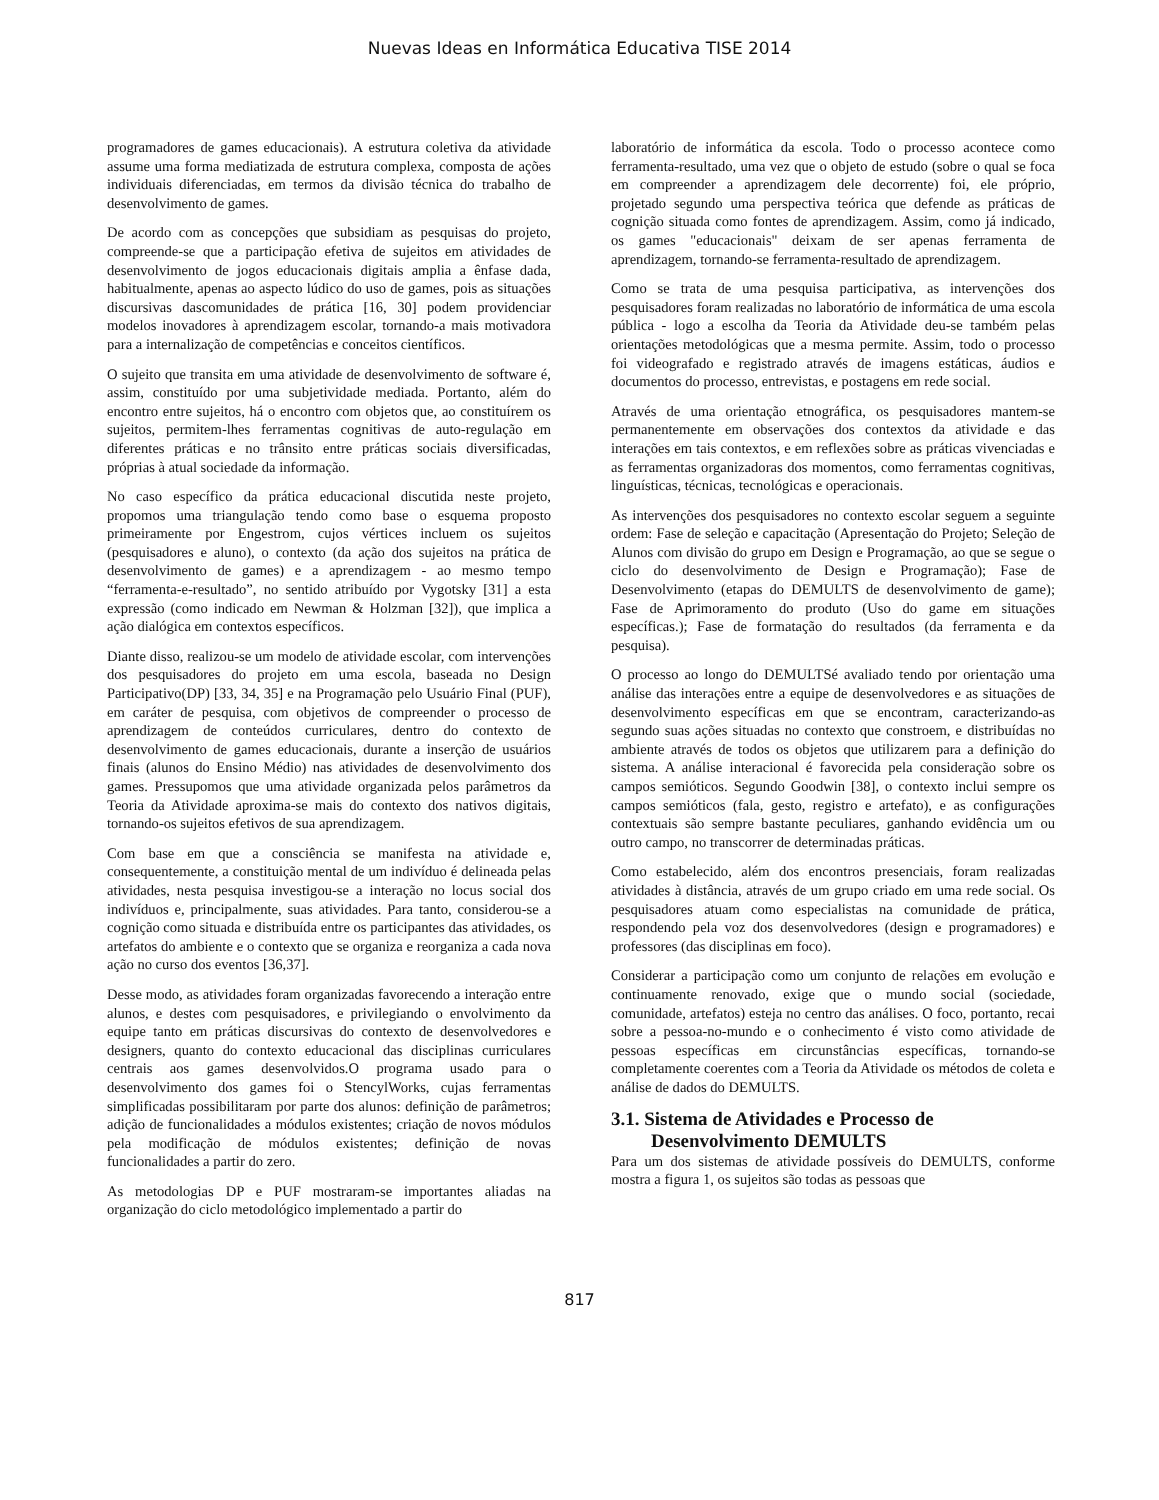Nuevas Ideas en Informática Educativa TISE 2014
programadores de games educacionais). A estrutura coletiva da atividade assume uma forma mediatizada de estrutura complexa, composta de ações individuais diferenciadas, em termos da divisão técnica do trabalho de desenvolvimento de games.
De acordo com as concepções que subsidiam as pesquisas do projeto, compreende-se que a participação efetiva de sujeitos em atividades de desenvolvimento de jogos educacionais digitais amplia a ênfase dada, habitualmente, apenas ao aspecto lúdico do uso de games, pois as situações discursivas dascomunidades de prática [16, 30] podem providenciar modelos inovadores à aprendizagem escolar, tornando-a mais motivadora para a internalização de competências e conceitos científicos.
O sujeito que transita em uma atividade de desenvolvimento de software é, assim, constituído por uma subjetividade mediada. Portanto, além do encontro entre sujeitos, há o encontro com objetos que, ao constituírem os sujeitos, permitem-lhes ferramentas cognitivas de auto-regulação em diferentes práticas e no trânsito entre práticas sociais diversificadas, próprias à atual sociedade da informação.
No caso específico da prática educacional discutida neste projeto, propomos uma triangulação tendo como base o esquema proposto primeiramente por Engestrom, cujos vértices incluem os sujeitos (pesquisadores e aluno), o contexto (da ação dos sujeitos na prática de desenvolvimento de games) e a aprendizagem - ao mesmo tempo “ferramenta-e-resultado”, no sentido atribuído por Vygotsky [31] a esta expressão (como indicado em Newman & Holzman [32]), que implica a ação dialógica em contextos específicos.
Diante disso, realizou-se um modelo de atividade escolar, com intervenções dos pesquisadores do projeto em uma escola, baseada no Design Participativo(DP) [33, 34, 35] e na Programação pelo Usuário Final (PUF), em caráter de pesquisa, com objetivos de compreender o processo de aprendizagem de conteúdos curriculares, dentro do contexto de desenvolvimento de games educacionais, durante a inserção de usuários finais (alunos do Ensino Médio) nas atividades de desenvolvimento dos games. Pressupomos que uma atividade organizada pelos parâmetros da Teoria da Atividade aproxima-se mais do contexto dos nativos digitais, tornando-os sujeitos efetivos de sua aprendizagem.
Com base em que a consciência se manifesta na atividade e, consequentemente, a constituição mental de um indivíduo é delineada pelas atividades, nesta pesquisa investigou-se a interação no locus social dos indivíduos e, principalmente, suas atividades. Para tanto, considerou-se a cognição como situada e distribuída entre os participantes das atividades, os artefatos do ambiente e o contexto que se organiza e reorganiza a cada nova ação no curso dos eventos [36,37].
Desse modo, as atividades foram organizadas favorecendo a interação entre alunos, e destes com pesquisadores, e privilegiando o envolvimento da equipe tanto em práticas discursivas do contexto de desenvolvedores e designers, quanto do contexto educacional das disciplinas curriculares centrais aos games desenvolvidos.O programa usado para o desenvolvimento dos games foi o StencylWorks, cujas ferramentas simplificadas possibilitaram por parte dos alunos: definição de parâmetros; adição de funcionalidades a módulos existentes; criação de novos módulos pela modificação de módulos existentes; definição de novas funcionalidades a partir do zero.
As metodologias DP e PUF mostraram-se importantes aliadas na organização do ciclo metodológico implementado a partir do
laboratório de informática da escola. Todo o processo acontece como ferramenta-resultado, uma vez que o objeto de estudo (sobre o qual se foca em compreender a aprendizagem dele decorrente) foi, ele próprio, projetado segundo uma perspectiva teórica que defende as práticas de cognição situada como fontes de aprendizagem. Assim, como já indicado, os games "educacionais" deixam de ser apenas ferramenta de aprendizagem, tornando-se ferramenta-resultado de aprendizagem.
Como se trata de uma pesquisa participativa, as intervenções dos pesquisadores foram realizadas no laboratório de informática de uma escola pública - logo a escolha da Teoria da Atividade deu-se também pelas orientações metodológicas que a mesma permite. Assim, todo o processo foi videografado e registrado através de imagens estáticas, áudios e documentos do processo, entrevistas, e postagens em rede social.
Através de uma orientação etnográfica, os pesquisadores mantem-se permanentemente em observações dos contextos da atividade e das interações em tais contextos, e em reflexões sobre as práticas vivenciadas e as ferramentas organizadoras dos momentos, como ferramentas cognitivas, linguísticas, técnicas, tecnológicas e operacionais.
As intervenções dos pesquisadores no contexto escolar seguem a seguinte ordem: Fase de seleção e capacitação (Apresentação do Projeto; Seleção de Alunos com divisão do grupo em Design e Programação, ao que se segue o ciclo do desenvolvimento de Design e Programação); Fase de Desenvolvimento (etapas do DEMULTS de desenvolvimento de game); Fase de Aprimoramento do produto (Uso do game em situações específicas.); Fase de formatação do resultados (da ferramenta e da pesquisa).
O processo ao longo do DEMULTSé avaliado tendo por orientação uma análise das interações entre a equipe de desenvolvedores e as situações de desenvolvimento específicas em que se encontram, caracterizando-as segundo suas ações situadas no contexto que constroem, e distribuídas no ambiente através de todos os objetos que utilizarem para a definição do sistema. A análise interacional é favorecida pela consideração sobre os campos semióticos. Segundo Goodwin [38], o contexto inclui sempre os campos semióticos (fala, gesto, registro e artefato), e as configurações contextuais são sempre bastante peculiares, ganhando evidência um ou outro campo, no transcorrer de determinadas práticas.
Como estabelecido, além dos encontros presenciais, foram realizadas atividades à distância, através de um grupo criado em uma rede social. Os pesquisadores atuam como especialistas na comunidade de prática, respondendo pela voz dos desenvolvedores (design e programadores) e professores (das disciplinas em foco).
Considerar a participação como um conjunto de relações em evolução e continuamente renovado, exige que o mundo social (sociedade, comunidade, artefatos) esteja no centro das análises. O foco, portanto, recai sobre a pessoa-no-mundo e o conhecimento é visto como atividade de pessoas específicas em circunstâncias específicas, tornando-se completamente coerentes com a Teoria da Atividade os métodos de coleta e análise de dados do DEMULTS.
3.1. Sistema de Atividades e Processo de
Desenvolvimento DEMULTS
Para um dos sistemas de atividade possíveis do DEMULTS, conforme mostra a figura 1, os sujeitos são todas as pessoas que
817